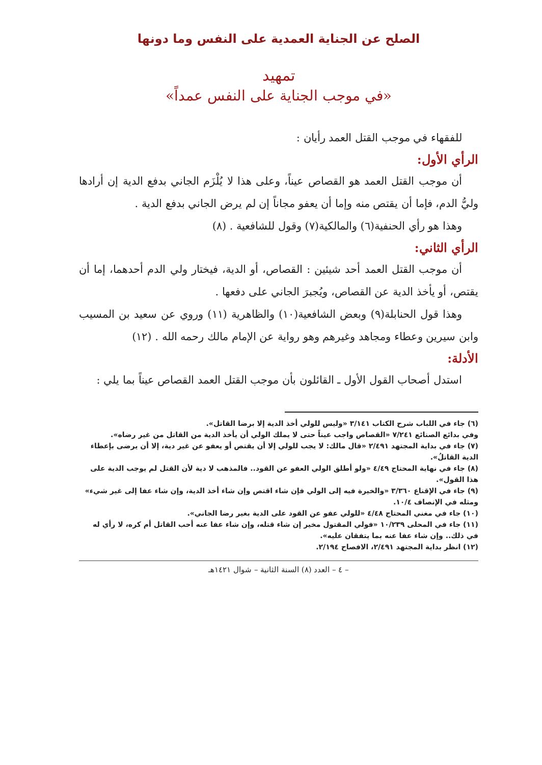الصلح عن الجناية العمدية على النفس وما دونها
تمهيد
«في موجب الجناية على النفس عمداً»
للفقهاء في موجب القتل العمد رأيان :
الرأي الأول:
أن موجب القتل العمد هو القصاص عيناً، وعلى هذا لا يُلْزَم الجاني بدفع الدية إن أرادها وليُّ الدم، فإما أن يقتص منه وإما أن يعفو مجاناً إن لم يرض الجاني بدفع الدية .
وهذا هو رأي الحنفية(٦) والمالكية(٧) وقول للشافعية . (٨)
الرأي الثاني:
أن موجب القتل العمد أحد شيئين : القصاص، أو الدية، فيختار ولي الدم أحدهما، إما أن يقتص، أو يأخذ الدية عن القصاص، ويُجبرَ الجاني على دفعها .
وهذا قول الحنابلة(٩) وبعض الشافعية(١٠) والظاهرية (١١) وروي عن سعيد بن المسيب وابن سيرين وعطاء ومجاهد وغيرهم وهو رواية عن الإمام مالك رحمه الله . (١٢)
الأدلة:
استدل أصحاب القول الأول ـ القائلون بأن موجب القتل العمد القصاص عيناً بما يلي :
(٦) جاء في اللباب شرح الكتاب ٣/١٤١ «وليس للولي أخذ الدية إلا برضا القاتل».
وفي بدائع الصنائع ٧/٢٤١ «القصاص واجب عيناً حتى لا يملك الولي أن يأخذ الدية من القاتل من غير رضاه».
(٧) جاء في بداية المجتهد ٢/٤٩١ «قال مالك: لا يجب للولي إلا أن يقتص أو يعفو عن غير دية، إلا أن يرضى بإعطاء الدية القاتلُ».
(٨) جاء في نهاية المحتاج ٤/٤٩ «ولو أطلق الولي العفو عن القود.. فالمذهب لا دية لأن القتل لم يوجب الدية على هذا القول».
(٩) جاء في الإقناع ٣/٣٦٠ «والخيرة فيه إلى الولي فإن شاء اقتص وإن شاء أخذ الدية، وإن شاء عفا إلى غير شيء» ومثله في الإنصاف ١٠/٤.
(١٠) جاء في مغني المحتاج ٤/٤٨ «للولي عفو عن القود على الدية بغير رضا الجاني».
(١١) جاء في المحلى ١٠/٢٣٩ «فولي المقتول مخير إن شاء قتله، وإن شاء عفا عنه أحب القاتل أم كره، لا رأي له في ذلك.. وإن شاء عفا عنه بما يتفقان عليه».
(١٢) انظر بداية المجتهد ٢/٤٩١، الافصاح ٢/١٩٤.
– ٤ – العدد (٨) السنة الثانية – شوال ١٤٢١هـ